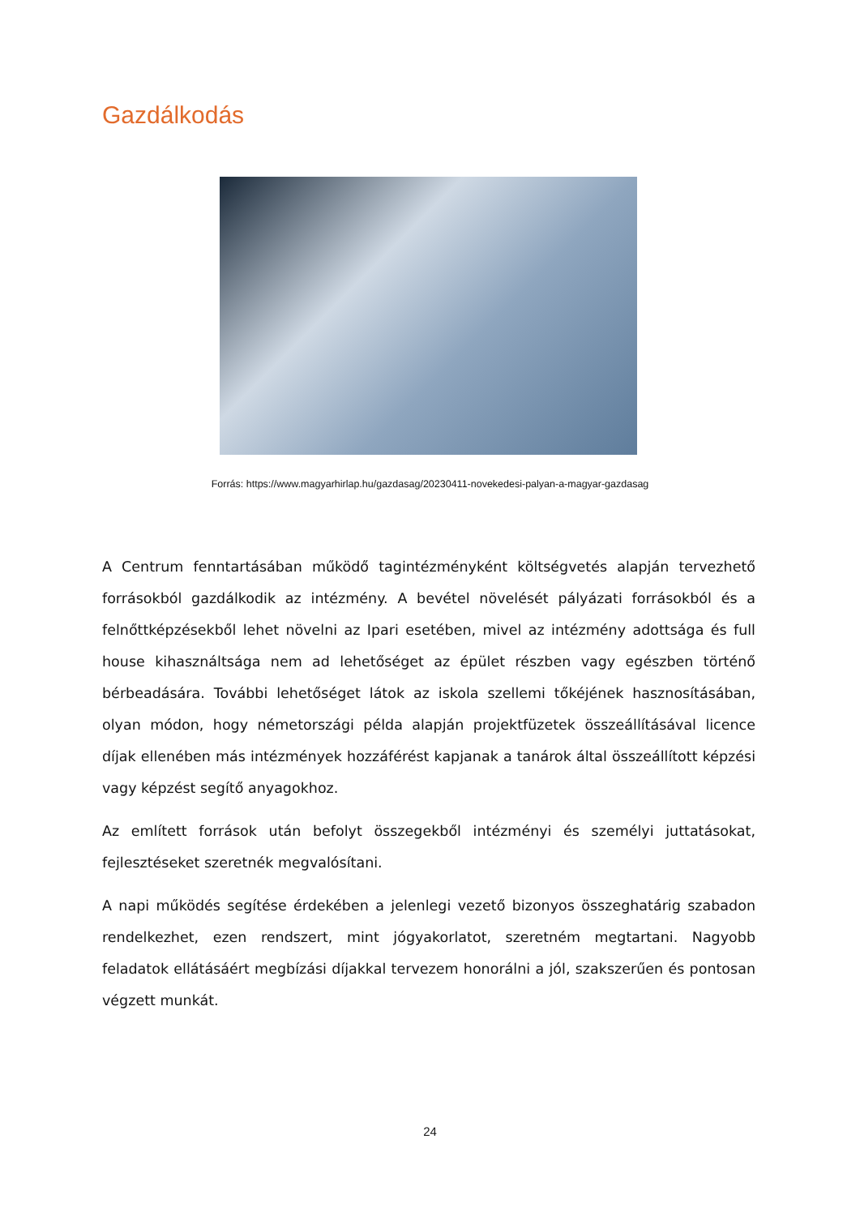Gazdálkodás
Forrás: https://www.magyarhirlap.hu/gazdasag/20230411-novekedesi-palyan-a-magyar-gazdasag
A Centrum fenntartásában működő tagintézményként költségvetés alapján tervezhető forrásokból gazdálkodik az intézmény. A bevétel növelését pályázati forrásokból és a felnőttképzésekből lehet növelni az Ipari esetében, mivel az intézmény adottsága és full house kihasználtsága nem ad lehetőséget az épület részben vagy egészben történő bérbeadására. További lehetőséget látok az iskola szellemi tőkéjének hasznosításában, olyan módon, hogy németországi példa alapján projektfüzetek összeállításával licence díjak ellenében más intézmények hozzáférést kapjanak a tanárok által összeállított képzési vagy képzést segítő anyagokhoz.
Az említett források után befolyt összegekből intézményi és személyi juttatásokat, fejlesztéseket szeretnék megvalósítani.
A napi működés segítése érdekében a jelenlegi vezető bizonyos összeghatárig szabadon rendelkezhet, ezen rendszert, mint jógyakorlatot, szeretném megtartani. Nagyobb feladatok ellátásáért megbízási díjakkal tervezem honorálni a jól, szakszerűen és pontosan végzett munkát.
24